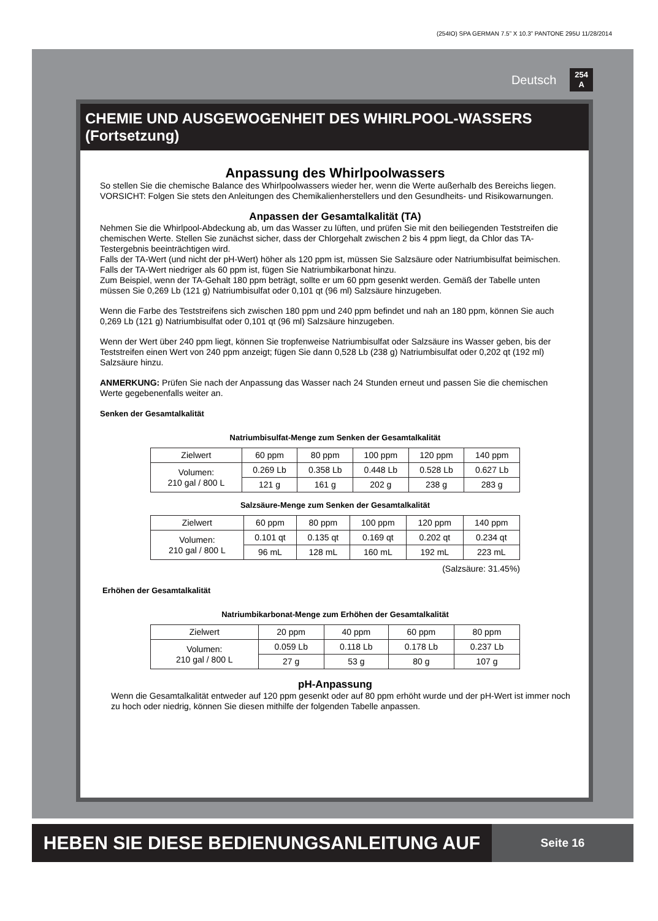(254IO) SPA GERMAN 7.5” X 10.3” PANTONE 295U 11/28/2014
Deutsch 254
A
CHEMIE UND AUSGEWOGENHEIT DES WHIRLPOOL-WASSERS (Fortsetzung)
Anpassung des Whirlpoolwassers
So stellen Sie die chemische Balance des Whirlpoolwassers wieder her, wenn die Werte außerhalb des Bereichs liegen. VORSICHT: Folgen Sie stets den Anleitungen des Chemikalienherstellers und den Gesundheits- und Risikowarnungen.
Anpassen der Gesamtalkalität (TA)
Nehmen Sie die Whirlpool-Abdeckung ab, um das Wasser zu lüften, und prüfen Sie mit den beiliegenden Teststreifen die chemischen Werte. Stellen Sie zunächst sicher, dass der Chlorgehalt zwischen 2 bis 4 ppm liegt, da Chlor das TA-Testergebnis beeinträchtigen wird.
Falls der TA-Wert (und nicht der pH-Wert) höher als 120 ppm ist, müssen Sie Salzsäure oder Natriumbisulfat beimischen.
Falls der TA-Wert niedriger als 60 ppm ist, fügen Sie Natriumbikarbonat hinzu.
Zum Beispiel, wenn der TA-Gehalt 180 ppm beträgt, sollte er um 60 ppm gesenkt werden. Gemäß der Tabelle unten müssen Sie 0,269 Lb (121 g) Natriumbisulfat oder 0,101 qt (96 ml) Salzsäure hinzugeben.
Wenn die Farbe des Teststreifens sich zwischen 180 ppm und 240 ppm befindet und nah an 180 ppm, können Sie auch 0,269 Lb (121 g) Natriumbisulfat oder 0,101 qt (96 ml) Salzsäure hinzugeben.
Wenn der Wert über 240 ppm liegt, können Sie tropfenweise Natriumbisulfat oder Salzsäure ins Wasser geben, bis der Teststreifen einen Wert von 240 ppm anzeigt; fügen Sie dann 0,528 Lb (238 g) Natriumbisulfat oder 0,202 qt (192 ml) Salzsäure hinzu.
ANMERKUNG: Prüfen Sie nach der Anpassung das Wasser nach 24 Stunden erneut und passen Sie die chemischen Werte gegebenenfalls weiter an.
Senken der Gesamtalkalität
Natriumbisulfat-Menge zum Senken der Gesamtalkalität
| Zielwert | 60 ppm | 80 ppm | 100 ppm | 120 ppm | 140 ppm |
| Volumen: 210 gal / 800 L | 0.269 Lb | 0.358 Lb | 0.448 Lb | 0.528 Lb | 0.627 Lb |
| | 121 g | 161 g | 202 g | 238 g | 283 g |
Salzsäure-Menge zum Senken der Gesamtalkalität
| Zielwert | 60 ppm | 80 ppm | 100 ppm | 120 ppm | 140 ppm |
| Volumen: 210 gal / 800 L | 0.101 qt | 0.135 qt | 0.169 qt | 0.202 qt | 0.234 qt |
| | 96 mL | 128 mL | 160 mL | 192 mL | 223 mL |
(Salzsäure: 31.45%)
Erhöhen der Gesamtalkalität
Natriumbikarbonat-Menge zum Erhöhen der Gesamtalkalität
| Zielwert | 20 ppm | 40 ppm | 60 ppm | 80 ppm |
| Volumen: 210 gal / 800 L | 0.059 Lb | 0.118 Lb | 0.178 Lb | 0.237 Lb |
| | 27 g | 53 g | 80 g | 107 g |
pH-Anpassung
Wenn die Gesamtalkalität entweder auf 120 ppm gesenkt oder auf 80 ppm erhöht wurde und der pH-Wert ist immer noch zu hoch oder niedrig, können Sie diesen mithilfe der folgenden Tabelle anpassen.
HEBEN SIE DIESE BEDIENUNGSANLEITUNG AUF
Seite 16